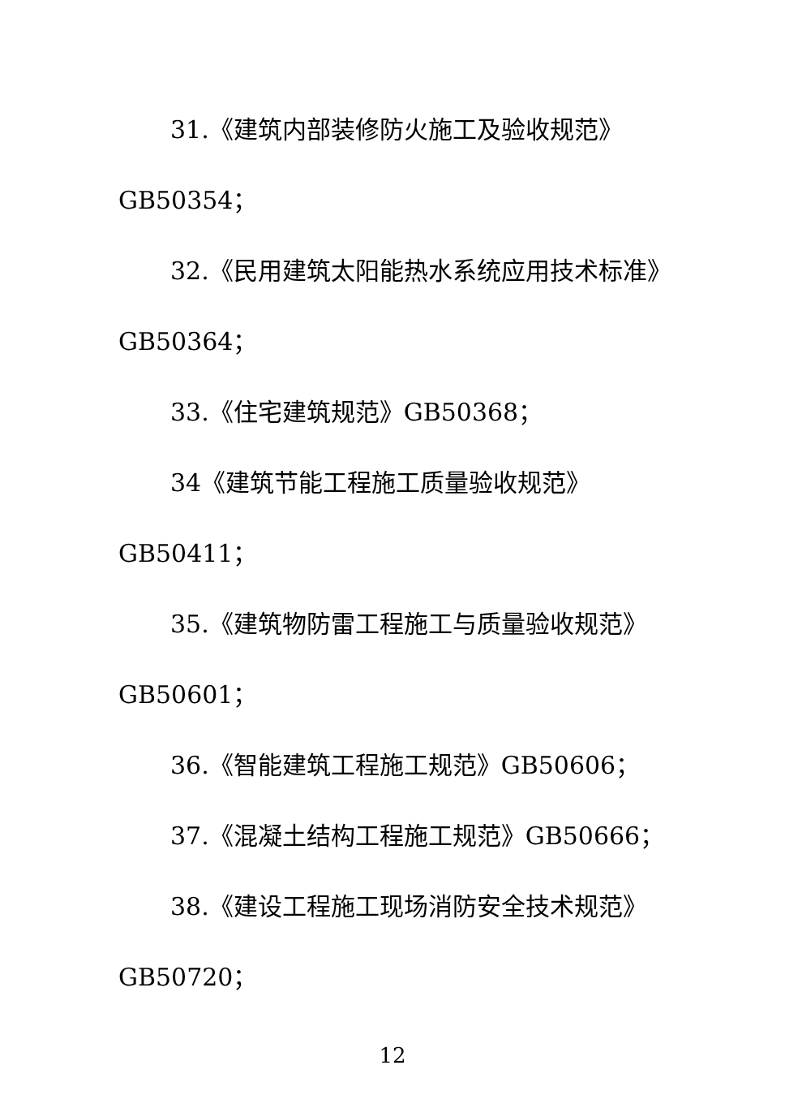31.《建筑内部装修防火施工及验收规范》
GB50354；
32.《民用建筑太阳能热水系统应用技术标准》
GB50364；
33.《住宅建筑规范》GB50368；
34《建筑节能工程施工质量验收规范》
GB50411；
35.《建筑物防雷工程施工与质量验收规范》
GB50601；
36.《智能建筑工程施工规范》GB50606；
37.《混凝土结构工程施工规范》GB50666；
38.《建设工程施工现场消防安全技术规范》
GB50720；
12